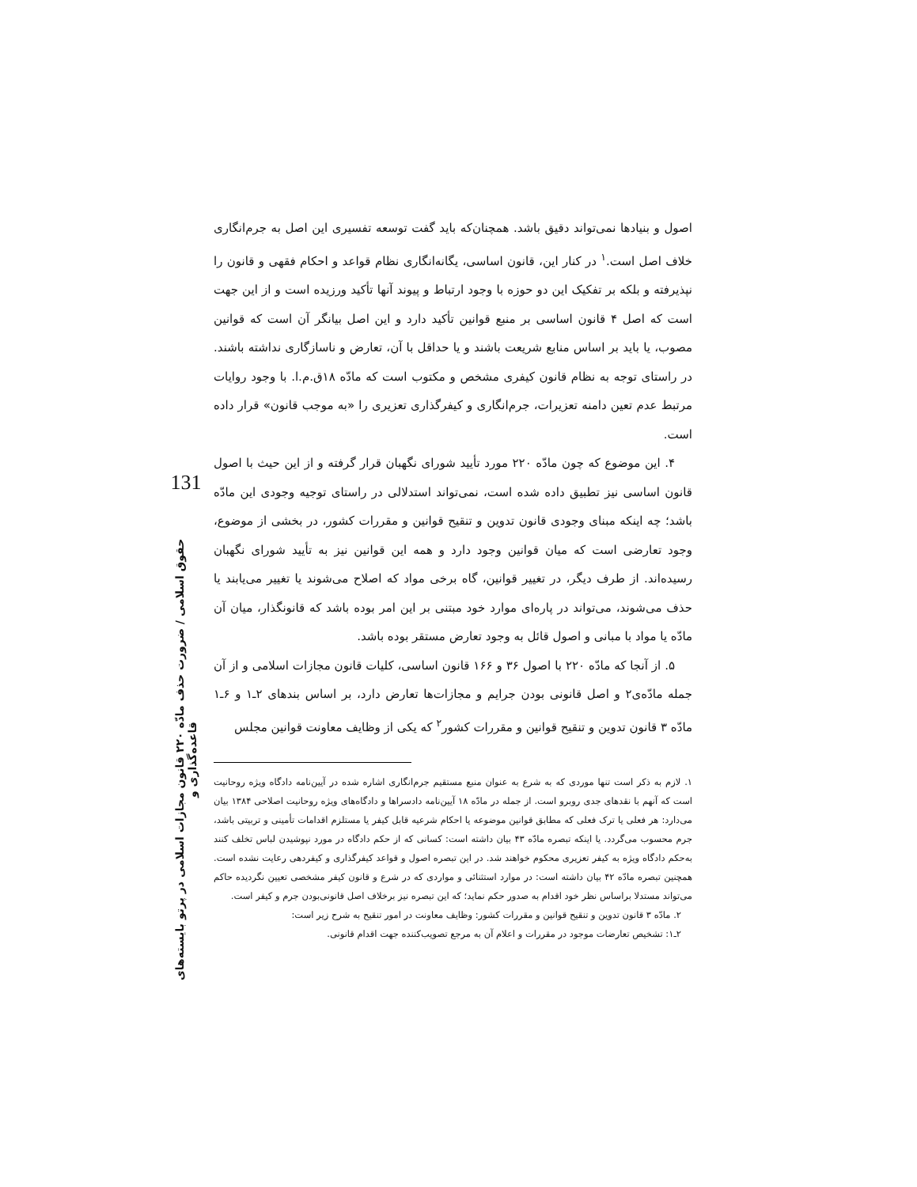131
حقوق اسلامی / ضرورت حذف مادّه ۲۲۰ قانون مجازات اسلامی در پرتو بایسته‌های قاعده‌گذاری و
اصول و بنیادها نمی‌تواند دقیق باشد. همچنان‌که باید گفت توسعه تفسیری این اصل به جرم‌انگاری خلاف اصل است.<sup>۱</sup> در کنار این، قانون اساسی، یگانه‌انگاری نظام قواعد و احکام فقهی و قانون را نپذیرفته و بلکه بر تفکیک این دو حوزه با وجود ارتباط و پیوند آنها تأکید ورزیده است و از این جهت است که اصل ۴ قانون اساسی بر منبع قوانین تأکید دارد و این اصل بیانگر آن است که قوانین مصوب، یا باید بر اساس منابع شریعت باشند و یا حداقل با آن، تعارض و ناسازگاری نداشته باشند. در راستای توجه به نظام قانون کیفری مشخص و مکتوب است که مادّه ۱۸ق.م.ا. با وجود روایات مرتبط عدم تعین دامنه تعزیرات، جرم‌انگاری و کیفرگذاری تعزیری را «به موجب قانون» قرار داده است.
۴. این موضوع که چون مادّه ۲۲۰ مورد تأیید شورای نگهبان قرار گرفته و از این حیث با اصول قانون اساسی نیز تطبیق داده شده است، نمی‌تواند استدلالی در راستای توجیه وجودی این مادّه باشد؛ چه اینکه مبنای وجودی قانون تدوین و تنقیح قوانین و مقررات کشور، در بخشی از موضوع، وجود تعارضی است که میان قوانین وجود دارد و همه این قوانین نیز به تأیید شورای نگهبان رسیده‌اند. از طرف دیگر، در تغییر قوانین، گاه برخی مواد که اصلاح می‌شوند یا تغییر می‌یابند یا حذف می‌شوند، می‌تواند در پاره‌ای موارد خود مبتنی بر این امر بوده باشد که قانونگذار، میان آن مادّه یا مواد با مبانی و اصول قائل به وجود تعارض مستقر بوده باشد.
۵. از آنجا که مادّه ۲۲۰ با اصول ۳۶ و ۱۶۶ قانون اساسی، کلیات قانون مجازات اسلامی و از آن جمله مادّه‌ی۲ و اصل قانونی بودن جرایم و مجازات‌ها تعارض دارد، بر اساس بندهای ۲ـ۱ و ۶ـ۱ مادّه ۳ قانون تدوین و تنقیح قوانین و مقررات کشور<sup>۲</sup> که یکی از وظایف معاونت قوانین مجلس
۱. لازم به ذکر است تنها موردی که به شرع به عنوان منبع مستقیم جرم‌انگاری اشاره شده در آیین‌نامه دادگاه ویژه روحانیت است که آنهم با نقدهای جدی روبرو است. از جمله در مادّه ۱۸ آیین‌نامه دادسراها و دادگاه‌های ویژه روحانیت اصلاحی ۱۳۸۴ بیان می‌دارد: هر فعلی یا ترک فعلی که مطابق قوانین موضوعه یا احکام شرعیه قابل کیفر یا مستلزم اقدامات تأمینی و تربیتی باشد، جرم محسوب می‌گردد. یا اینکه تبصره مادّه ۴۳ بیان داشته است: کسانی که از حکم دادگاه در مورد نپوشیدن لباس تخلف کنند به‌حکم دادگاه ویژه به کیفر تعزیری محکوم خواهند شد. در این تبصره اصول و قواعد کیفرگذاری و کیفردهی رعایت نشده است. همچنین تبصره مادّه ۴۲ بیان داشته است: در موارد استثنائی و مواردی که در شرع و قانون کیفر مشخصی تعیین نگردیده حاکم می‌تواند مستدلا براساس نظر خود اقدام به صدور حکم نماید؛ که این تبصره نیز برخلاف اصل قانونی‌بودن جرم و کیفر است.
۲. مادّه ۳ قانون تدوین و تنقیح قوانین و مقررات کشور: وظایف معاونت در امور تنقیح به شرح زیر است:
۲ـ۱: تشخیص تعارضات موجود در مقررات و اعلام آن به مرجع تصویب‌کننده جهت اقدام قانونی.